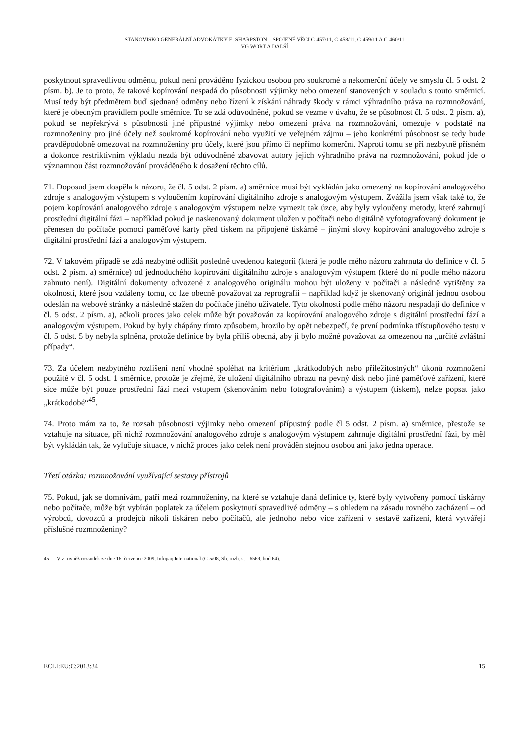STANOVISKO GENERÁLNÍ ADVOKÁTKY E. SHARPSTON – SPOJENÉ VĚCI C-457/11, C-458/11, C-459/11 A C-460/11
VG WORT A DALŠÍ
poskytnout spravedlivou odměnu, pokud není prováděno fyzickou osobou pro soukromé a nekomerční účely ve smyslu čl. 5 odst. 2 písm. b). Je to proto, že takové kopírování nespadá do působnosti výjimky nebo omezení stanovených v souladu s touto směrnicí. Musí tedy být předmětem buď sjednané odměny nebo řízení k získání náhrady škody v rámci výhradního práva na rozmnožování, které je obecným pravidlem podle směrnice. To se zdá odůvodněné, pokud se vezme v úvahu, že se působnost čl. 5 odst. 2 písm. a), pokud se nepřekrývá s působnosti jiné přípustné výjimky nebo omezení práva na rozmnožování, omezuje v podstatě na rozmnoženiny pro jiné účely než soukromé kopírování nebo využití ve veřejném zájmu – jeho konkrétní působnost se tedy bude pravděpodobně omezovat na rozmnoženiny pro účely, které jsou přímo či nepřímo komerční. Naproti tomu se při nezbytně přísném a dokonce restriktivním výkladu nezdá být odůvodněné zbavovat autory jejich výhradního práva na rozmnožování, pokud jde o významnou část rozmnožování prováděného k dosažení těchto cílů.
71. Doposud jsem dospěla k názoru, že čl. 5 odst. 2 písm. a) směrnice musí být vykládán jako omezený na kopírování analogového zdroje s analogovým výstupem s vyloučením kopírování digitálního zdroje s analogovým výstupem. Zvážila jsem však také to, že pojem kopírování analogového zdroje s analogovým výstupem nelze vymezit tak úzce, aby byly vyloučeny metody, které zahrnují prostřední digitální fázi – například pokud je naskenovaný dokument uložen v počítači nebo digitálně vyfotografovaný dokument je přenesen do počítače pomocí paměťové karty před tiskem na připojené tiskárně – jinými slovy kopírování analogového zdroje s digitální prostřední fází a analogovým výstupem.
72. V takovém případě se zdá nezbytné odlišit posledně uvedenou kategorii (která je podle mého názoru zahrnuta do definice v čl. 5 odst. 2 písm. a) směrnice) od jednoduchého kopírování digitálního zdroje s analogovým výstupem (které do ní podle mého názoru zahnuto není). Digitální dokumenty odvozené z analogového originálu mohou být uloženy v počítači a následně vytištěny za okolností, které jsou vzdáleny tomu, co lze obecně považovat za reprografii – například když je skenovaný originál jednou osobou odeslán na webové stránky a následně stažen do počítače jiného uživatele. Tyto okolnosti podle mého názoru nespadají do definice v čl. 5 odst. 2 písm. a), ačkoli proces jako celek může být považován za kopírování analogového zdroje s digitální prostřední fází a analogovým výstupem. Pokud by byly chápány tímto způsobem, hrozilo by opět nebezpečí, že první podmínka třístupňového testu v čl. 5 odst. 5 by nebyla splněna, protože definice by byla příliš obecná, aby ji bylo možné považovat za omezenou na „určité zvláštní případy“.
73. Za účelem nezbytného rozlišení není vhodné spoléhat na kritérium „krátkodobých nebo příležitostných“ úkonů rozmnožení použité v čl. 5 odst. 1 směrnice, protože je zřejmé, že uložení digitálního obrazu na pevný disk nebo jiné paměťové zařízení, které sice může být pouze prostřední fází mezi vstupem (skenováním nebo fotografováním) a výstupem (tiskem), nelze popsat jako „krátkodobé“<sup>45</sup>.
74. Proto mám za to, že rozsah působnosti výjimky nebo omezení přípustný podle čl 5 odst. 2 písm. a) směrnice, přestože se vztahuje na situace, při nichž rozmnožování analogového zdroje s analogovým výstupem zahrnuje digitální prostřední fázi, by měl být vykládán tak, že vylučuje situace, v nichž proces jako celek není prováděn stejnou osobou ani jako jedna operace.
Třetí otázka: rozmnožování využívající sestavy přístrojů
75. Pokud, jak se domnívám, patří mezi rozmnoženiny, na které se vztahuje daná definice ty, které byly vytvořeny pomocí tiskárny nebo počítače, může být vybírán poplatek za účelem poskytnutí spravedlivé odměny – s ohledem na zásadu rovného zacházení – od výrobců, dovozců a prodejců nikoli tiskáren nebo počítačů, ale jednoho nebo více zařízení v sestavě zařízení, která vytvářejí příslušné rozmnoženiny?
45 — Viz rovněž rozsudek ze dne 16. července 2009, Infopaq International (C-5/08, Sb. rozh. s. I-6569, bod 64).
ECLI:EU:C:2013:34 15